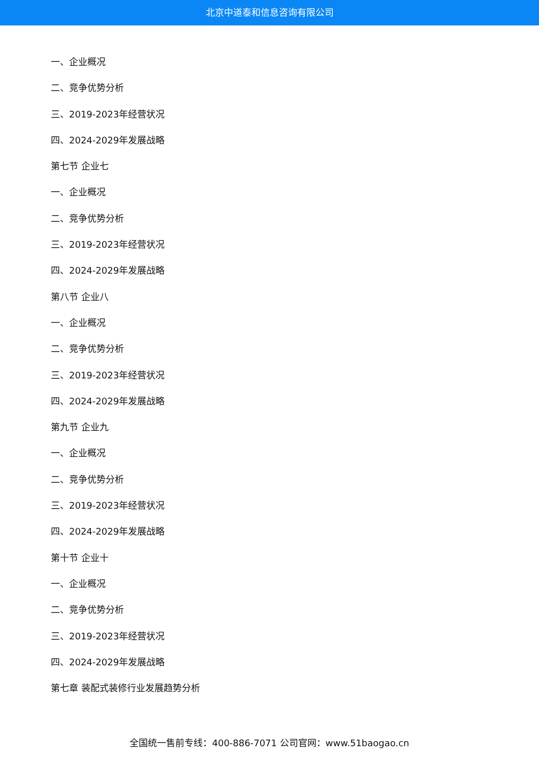北京中道泰和信息咨询有限公司
一、企业概况
二、竞争优势分析
三、2019-2023年经营状况
四、2024-2029年发展战略
第七节 企业七
一、企业概况
二、竞争优势分析
三、2019-2023年经营状况
四、2024-2029年发展战略
第八节 企业八
一、企业概况
二、竞争优势分析
三、2019-2023年经营状况
四、2024-2029年发展战略
第九节 企业九
一、企业概况
二、竞争优势分析
三、2019-2023年经营状况
四、2024-2029年发展战略
第十节 企业十
一、企业概况
二、竞争优势分析
三、2019-2023年经营状况
四、2024-2029年发展战略
第七章 装配式装修行业发展趋势分析
全国统一售前专线：400-886-7071 公司官网：www.51baogao.cn